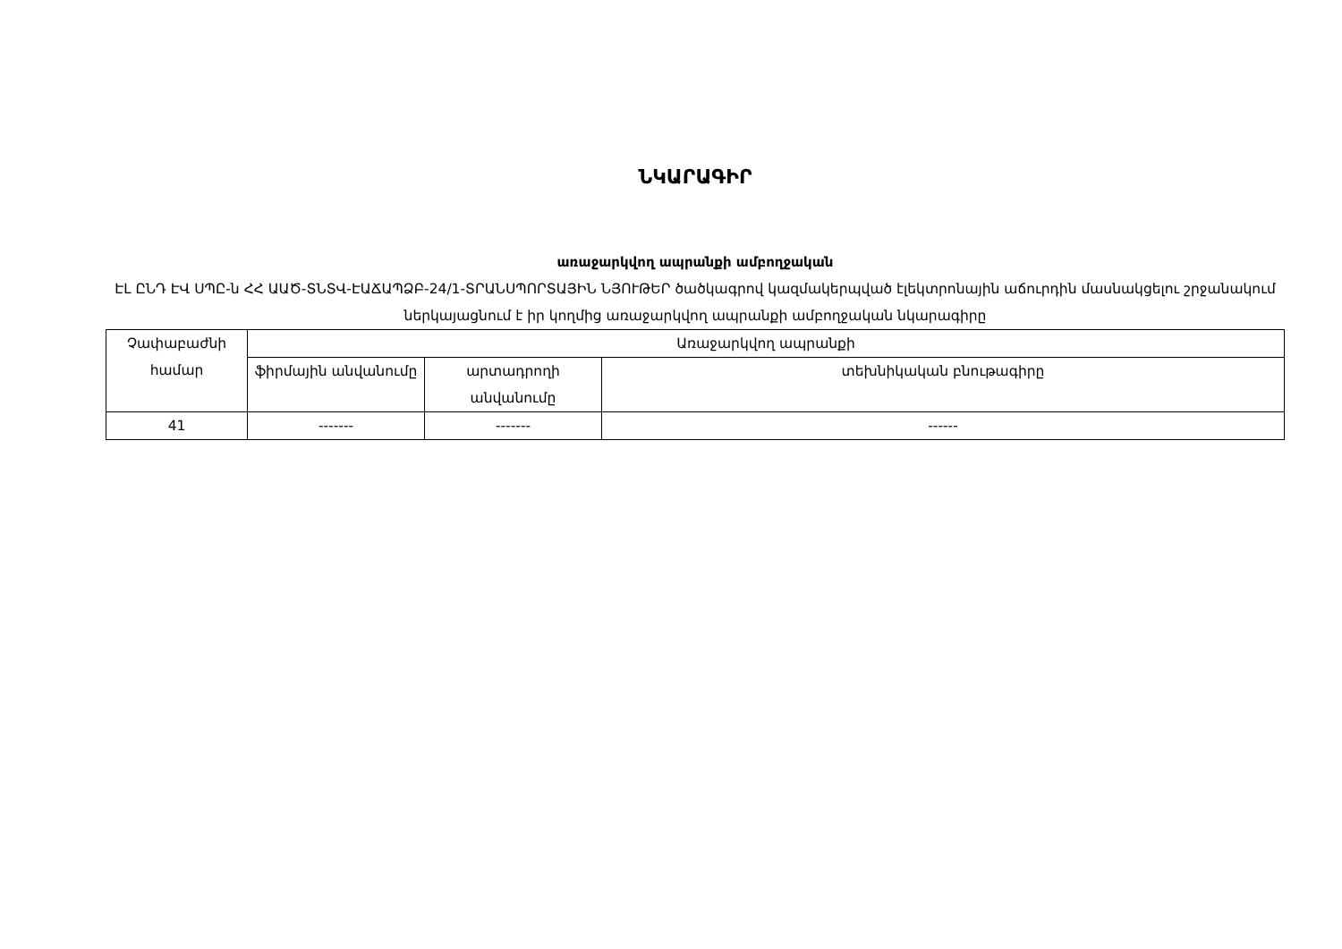ՆԿԱՐԱԳԻՐ
առաջարկվող ապրանքի ամբողջական
ԷԼ ԸՆԴ ԷՎ ՍՊԸ-ն ՀՀ ԱԱԾ-ՏՆՏՎ-ԷԱՃԱՊՁԲ-24/1-ՏՐԱՆՍՊՈՐՏԱՅԻՆ ՆՅՈՒԹԵՐ ծածկագրով կազմակերպված էլեկտրոնային աճուրդին մասնակցելու շրջանակում ներկայացնում է իր կողմից առաջարկվող ապրանքի ամբողջական նկարագիրը
| Չափաբաժնի համար | Առաջարկվող ապրանքի | | |
| --- | --- | --- | --- |
| | ֆիրմային անվանումը | արտադրողի անվանումը | տեխնիկական բնութագիրը |
| 41 | ------- | ------- | ------ |